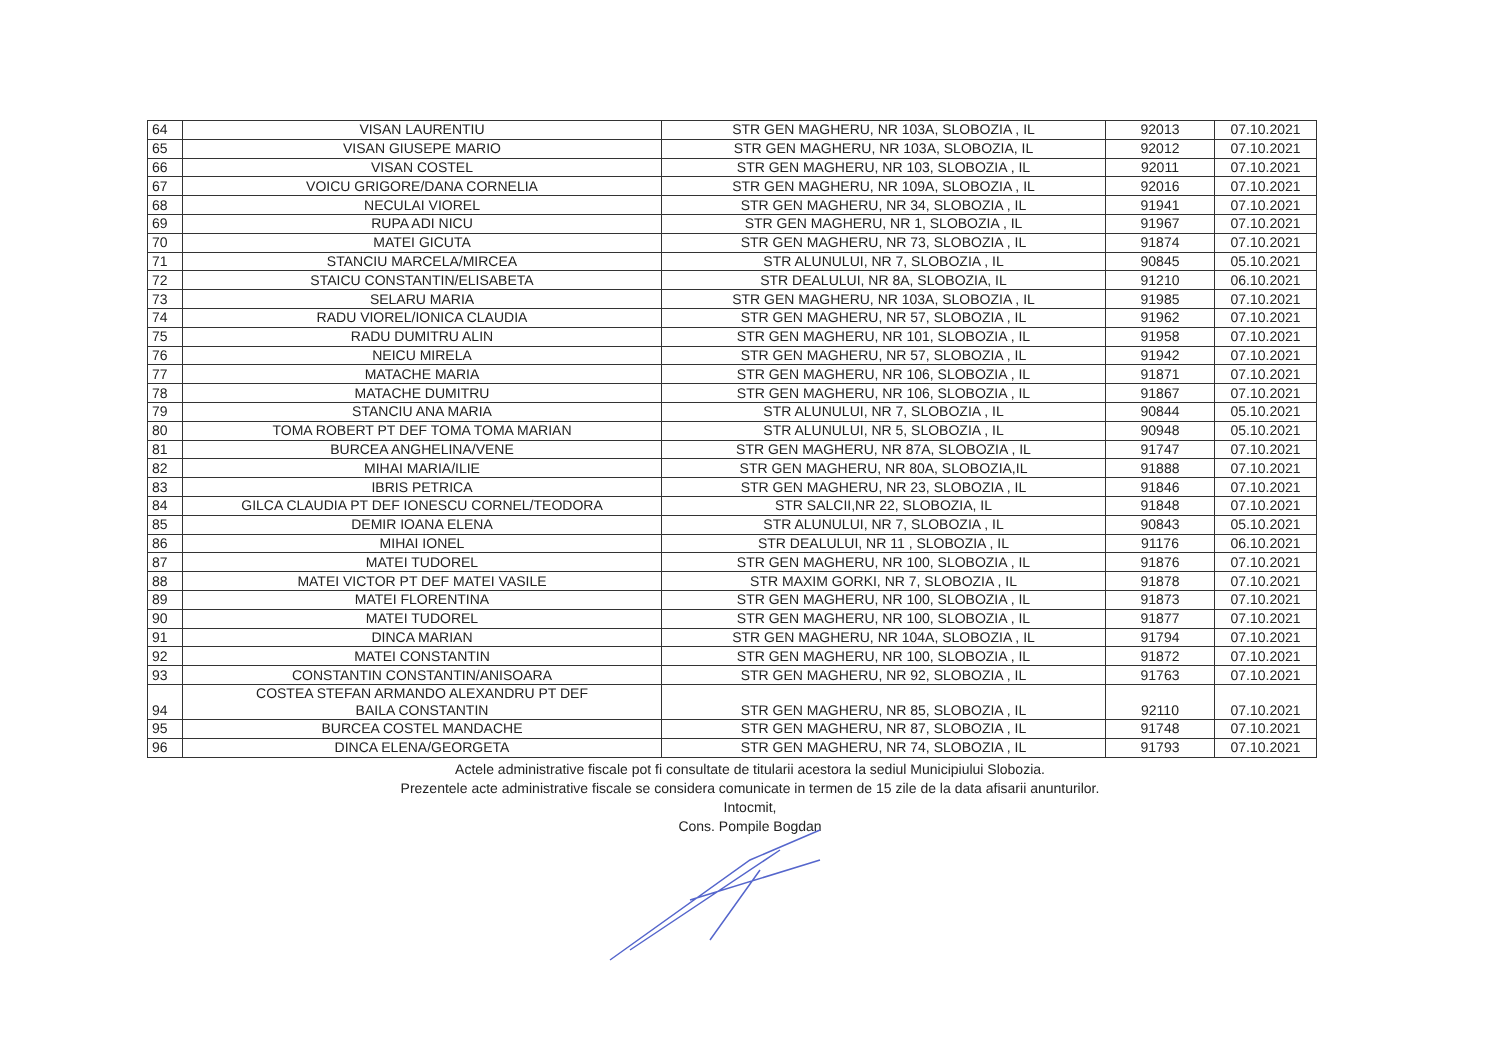| 64 | VISAN LAURENTIU | STR GEN MAGHERU, NR 103A, SLOBOZIA , IL | 92013 | 07.10.2021 |
| 65 | VISAN GIUSEPE MARIO | STR GEN MAGHERU, NR 103A, SLOBOZIA, IL | 92012 | 07.10.2021 |
| 66 | VISAN COSTEL | STR GEN MAGHERU, NR 103, SLOBOZIA , IL | 92011 | 07.10.2021 |
| 67 | VOICU GRIGORE/DANA CORNELIA | STR GEN MAGHERU, NR 109A, SLOBOZIA , IL | 92016 | 07.10.2021 |
| 68 | NECULAI VIOREL | STR GEN MAGHERU, NR 34, SLOBOZIA , IL | 91941 | 07.10.2021 |
| 69 | RUPA ADI NICU | STR GEN MAGHERU, NR 1, SLOBOZIA , IL | 91967 | 07.10.2021 |
| 70 | MATEI GICUTA | STR GEN MAGHERU, NR 73, SLOBOZIA , IL | 91874 | 07.10.2021 |
| 71 | STANCIU MARCELA/MIRCEA | STR ALUNULUI, NR 7, SLOBOZIA , IL | 90845 | 05.10.2021 |
| 72 | STAICU CONSTANTIN/ELISABETA | STR DEALULUI, NR 8A, SLOBOZIA, IL | 91210 | 06.10.2021 |
| 73 | SELARU MARIA | STR GEN MAGHERU, NR 103A, SLOBOZIA , IL | 91985 | 07.10.2021 |
| 74 | RADU VIOREL/IONICA CLAUDIA | STR GEN MAGHERU, NR 57, SLOBOZIA , IL | 91962 | 07.10.2021 |
| 75 | RADU DUMITRU ALIN | STR GEN MAGHERU, NR 101, SLOBOZIA , IL | 91958 | 07.10.2021 |
| 76 | NEICU MIRELA | STR GEN MAGHERU, NR 57, SLOBOZIA , IL | 91942 | 07.10.2021 |
| 77 | MATACHE MARIA | STR GEN MAGHERU, NR 106, SLOBOZIA , IL | 91871 | 07.10.2021 |
| 78 | MATACHE DUMITRU | STR GEN MAGHERU, NR 106, SLOBOZIA , IL | 91867 | 07.10.2021 |
| 79 | STANCIU ANA MARIA | STR ALUNULUI, NR 7, SLOBOZIA , IL | 90844 | 05.10.2021 |
| 80 | TOMA ROBERT PT DEF TOMA TOMA MARIAN | STR ALUNULUI, NR 5, SLOBOZIA , IL | 90948 | 05.10.2021 |
| 81 | BURCEA ANGHELINA/VENE | STR GEN MAGHERU, NR 87A, SLOBOZIA , IL | 91747 | 07.10.2021 |
| 82 | MIHAI MARIA/ILIE | STR GEN MAGHERU, NR 80A, SLOBOZIA,IL | 91888 | 07.10.2021 |
| 83 | IBRIS PETRICA | STR GEN MAGHERU, NR 23, SLOBOZIA , IL | 91846 | 07.10.2021 |
| 84 | GILCA CLAUDIA PT DEF IONESCU CORNEL/TEODORA | STR SALCII,NR 22, SLOBOZIA, IL | 91848 | 07.10.2021 |
| 85 | DEMIR IOANA ELENA | STR ALUNULUI, NR 7, SLOBOZIA , IL | 90843 | 05.10.2021 |
| 86 | MIHAI IONEL | STR DEALULUI, NR 11 , SLOBOZIA , IL | 91176 | 06.10.2021 |
| 87 | MATEI TUDOREL | STR GEN MAGHERU, NR 100, SLOBOZIA , IL | 91876 | 07.10.2021 |
| 88 | MATEI VICTOR PT DEF MATEI VASILE | STR MAXIM GORKI, NR 7, SLOBOZIA , IL | 91878 | 07.10.2021 |
| 89 | MATEI FLORENTINA | STR GEN MAGHERU, NR 100, SLOBOZIA , IL | 91873 | 07.10.2021 |
| 90 | MATEI TUDOREL | STR GEN MAGHERU, NR 100, SLOBOZIA , IL | 91877 | 07.10.2021 |
| 91 | DINCA MARIAN | STR GEN MAGHERU, NR 104A, SLOBOZIA , IL | 91794 | 07.10.2021 |
| 92 | MATEI CONSTANTIN | STR GEN MAGHERU, NR 100, SLOBOZIA , IL | 91872 | 07.10.2021 |
| 93 | CONSTANTIN CONSTANTIN/ANISOARA | STR GEN MAGHERU, NR 92, SLOBOZIA , IL | 91763 | 07.10.2021 |
| 94 | COSTEA STEFAN ARMANDO ALEXANDRU PT DEF BAILA CONSTANTIN | STR GEN MAGHERU, NR 85, SLOBOZIA , IL | 92110 | 07.10.2021 |
| 95 | BURCEA COSTEL MANDACHE | STR GEN MAGHERU, NR 87, SLOBOZIA , IL | 91748 | 07.10.2021 |
| 96 | DINCA ELENA/GEORGETA | STR GEN MAGHERU, NR 74, SLOBOZIA , IL | 91793 | 07.10.2021 |
Actele administrative fiscale pot fi consultate de titularii acestora la sediul Municipiului Slobozia.
Prezentele acte administrative fiscale se considera comunicate in termen de 15 zile de la data afisarii anunturilor.
Intocmit,
Cons. Pompile Bogdan